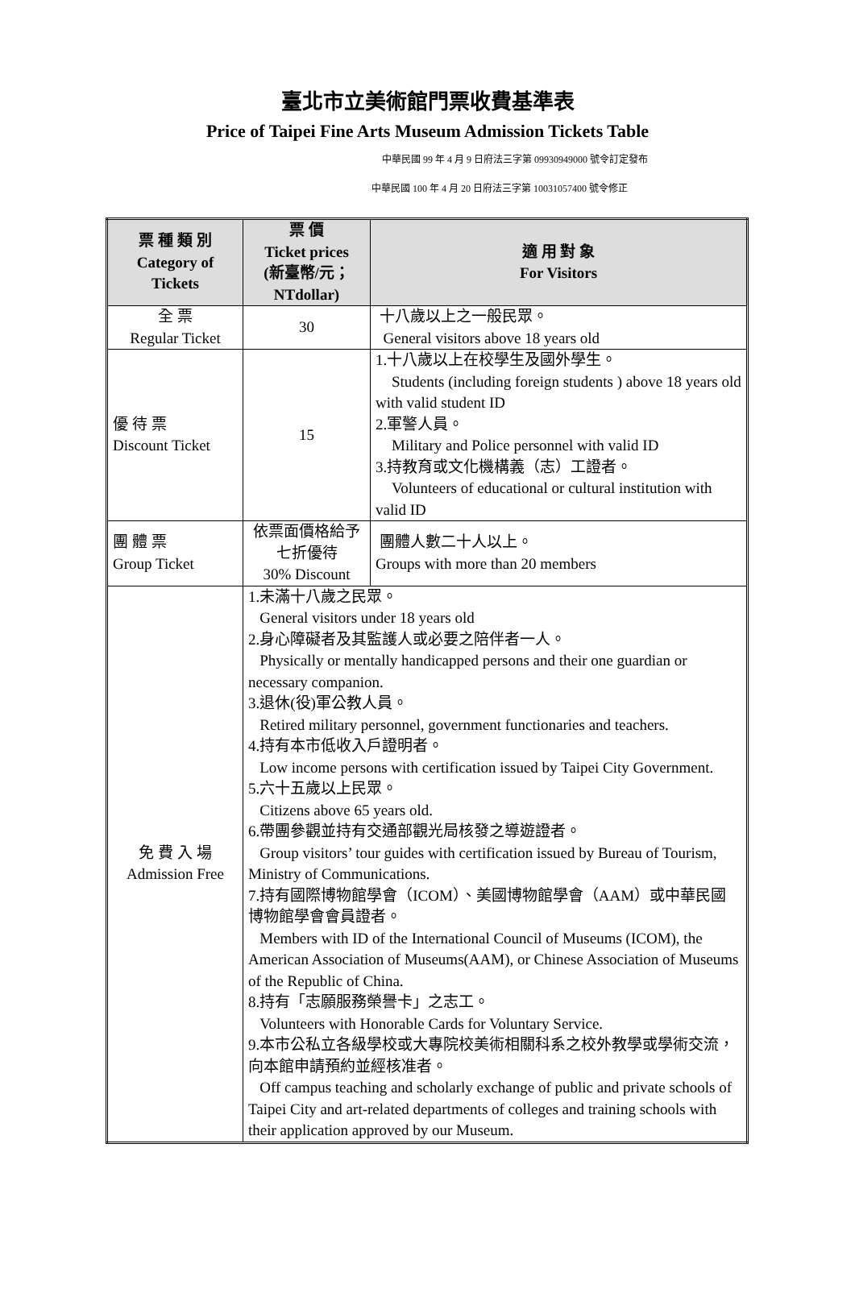臺北市立美術館門票收費基準表
Price of Taipei Fine Arts Museum Admission Tickets Table
中華民國 99 年 4 月 9 日府法三字第 09930949000 號令訂定發布
中華民國 100 年 4 月 20 日府法三字第 10031057400 號令修正
| 票 種 類 別 Category of Tickets | 票 價 Ticket prices (新臺幣/元； NTdollar) | 適 用 對 象 For Visitors |
| --- | --- | --- |
| 全 票 Regular Ticket | 30 | 十八歲以上之一般民眾。 General visitors above 18 years old |
| 優 待 票 Discount Ticket | 15 | 1.十八歲以上在校學生及國外學生。 Students (including foreign students ) above 18 years old with valid student ID 2.軍警人員。 Military and Police personnel with valid ID 3.持教育或文化機構義（志）工證者。 Volunteers of educational or cultural institution with valid ID |
| 團 體 票 Group Ticket | 依票面價格給予七折優待 30% Discount | 團體人數二十人以上。 Groups with more than 20 members |
| 免 費 入 場 Admission Free | 1.未滿十八歲之民眾。 General visitors under 18 years old 2.身心障礙者及其監護人或必要之陪伴者一人。 Physically or mentally handicapped persons and their one guardian or necessary companion. 3.退休(役)軍公教人員。 Retired military personnel, government functionaries and teachers. 4.持有本市低收入戶證明者。 Low income persons with certification issued by Taipei City Government. 5.六十五歲以上民眾。 Citizens above 65 years old. 6.帶團參觀並持有交通部觀光局核發之導遊證者。 Group visitors’ tour guides with certification issued by Bureau of Tourism, Ministry of Communications. 7.持有國際博物館學會（ICOM）、美國博物館學會（AAM）或中華民國博物館學會會員證者。 Members with ID of the International Council of Museums (ICOM), the American Association of Museums(AAM), or Chinese Association of Museums of the Republic of China. 8.持有「志願服務榮譽卡」之志工。 Volunteers with Honorable Cards for Voluntary Service. 9.本市公私立各級學校或大專院校美術相關科系之校外教學或學術交流，向本館申請預約並經核准者。 Off campus teaching and scholarly exchange of public and private schools of Taipei City and art-related departments of colleges and training schools with their application approved by our Museum. | |